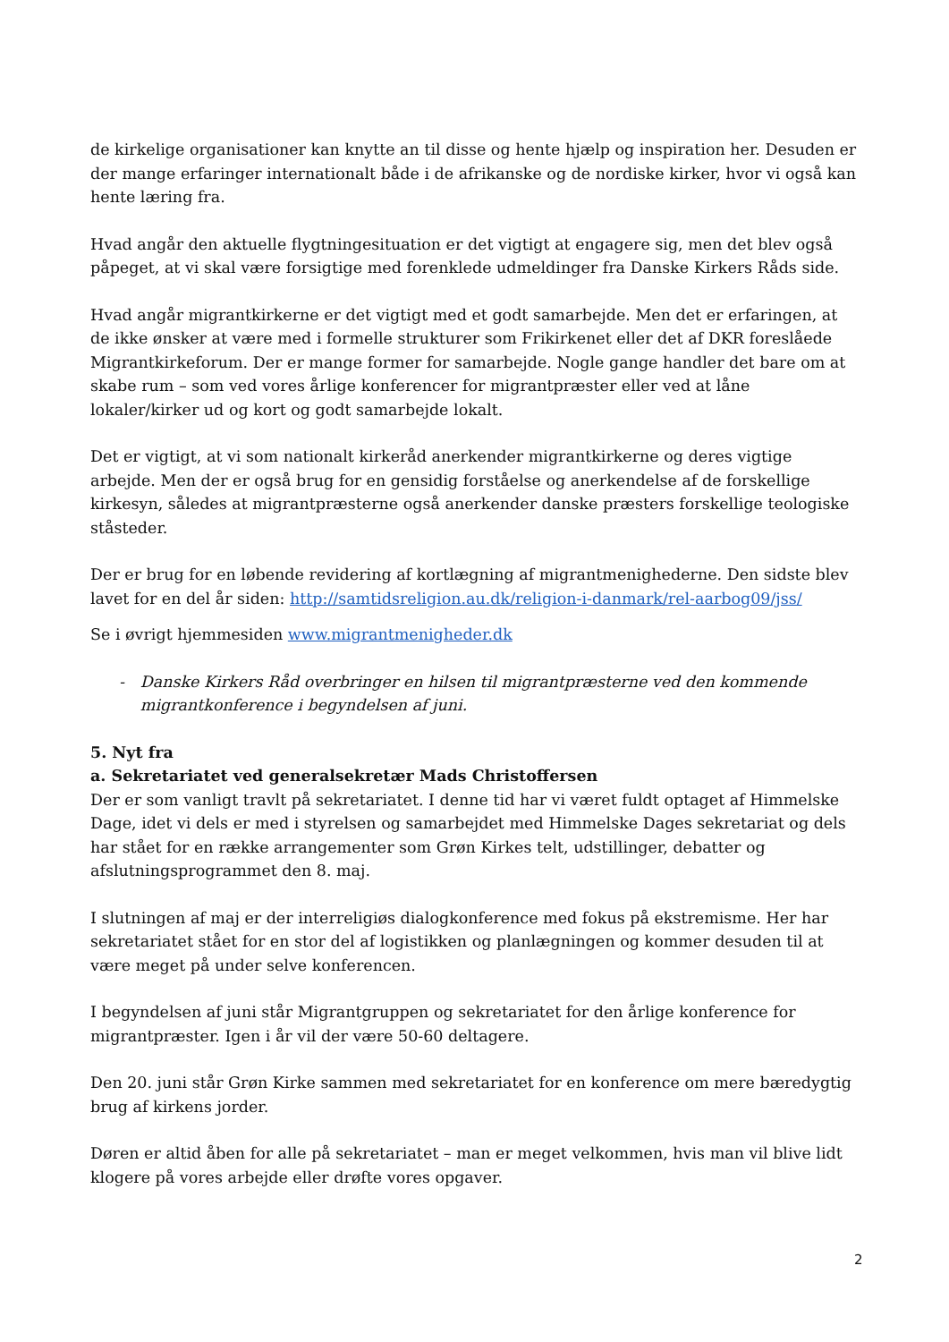de kirkelige organisationer kan knytte an til disse og hente hjælp og inspiration her. Desuden er der mange erfaringer internationalt både i de afrikanske og de nordiske kirker, hvor vi også kan hente læring fra.
Hvad angår den aktuelle flygtningesituation er det vigtigt at engagere sig, men det blev også påpeget, at vi skal være forsigtige med forenklede udmeldinger fra Danske Kirkers Råds side.
Hvad angår migrantkirkerne er det vigtigt med et godt samarbejde. Men det er erfaringen, at de ikke ønsker at være med i formelle strukturer som Frikirkenet eller det af DKR foreslåede Migrantkirkeforum. Der er mange former for samarbejde. Nogle gange handler det bare om at skabe rum – som ved vores årlige konferencer for migrantpræster eller ved at låne lokaler/kirker ud og kort og godt samarbejde lokalt.
Det er vigtigt, at vi som nationalt kirkeråd anerkender migrantkirkerne og deres vigtige arbejde. Men der er også brug for en gensidig forståelse og anerkendelse af de forskellige kirkesyn, således at migrantpræsterne også anerkender danske præsters forskellige teologiske ståsteder.
Der er brug for en løbende revidering af kortlægning af migrantmenighederne. Den sidste blev lavet for en del år siden: http://samtidsreligion.au.dk/religion-i-danmark/rel-aarbog09/jss/
Se i øvrigt hjemmesiden www.migrantmenigheder.dk
- Danske Kirkers Råd overbringer en hilsen til migrantpræsterne ved den kommende migrantkonference i begyndelsen af juni.
5. Nyt fra
a. Sekretariatet ved generalsekretær Mads Christoffersen
Der er som vanligt travlt på sekretariatet. I denne tid har vi været fuldt optaget af Himmelske Dage, idet vi dels er med i styrelsen og samarbejdet med Himmelske Dages sekretariat og dels har stået for en række arrangementer som Grøn Kirkes telt, udstillinger, debatter og afslutningsprogrammet den 8. maj.
I slutningen af maj er der interreligiøs dialogkonference med fokus på ekstremisme. Her har sekretariatet stået for en stor del af logistikken og planlægningen og kommer desuden til at være meget på under selve konferencen.
I begyndelsen af juni står Migrantgruppen og sekretariatet for den årlige konference for migrantpræster. Igen i år vil der være 50-60 deltagere.
Den 20. juni står Grøn Kirke sammen med sekretariatet for en konference om mere bæredygtig brug af kirkens jorder.
Døren er altid åben for alle på sekretariatet – man er meget velkommen, hvis man vil blive lidt klogere på vores arbejde eller drøfte vores opgaver.
2